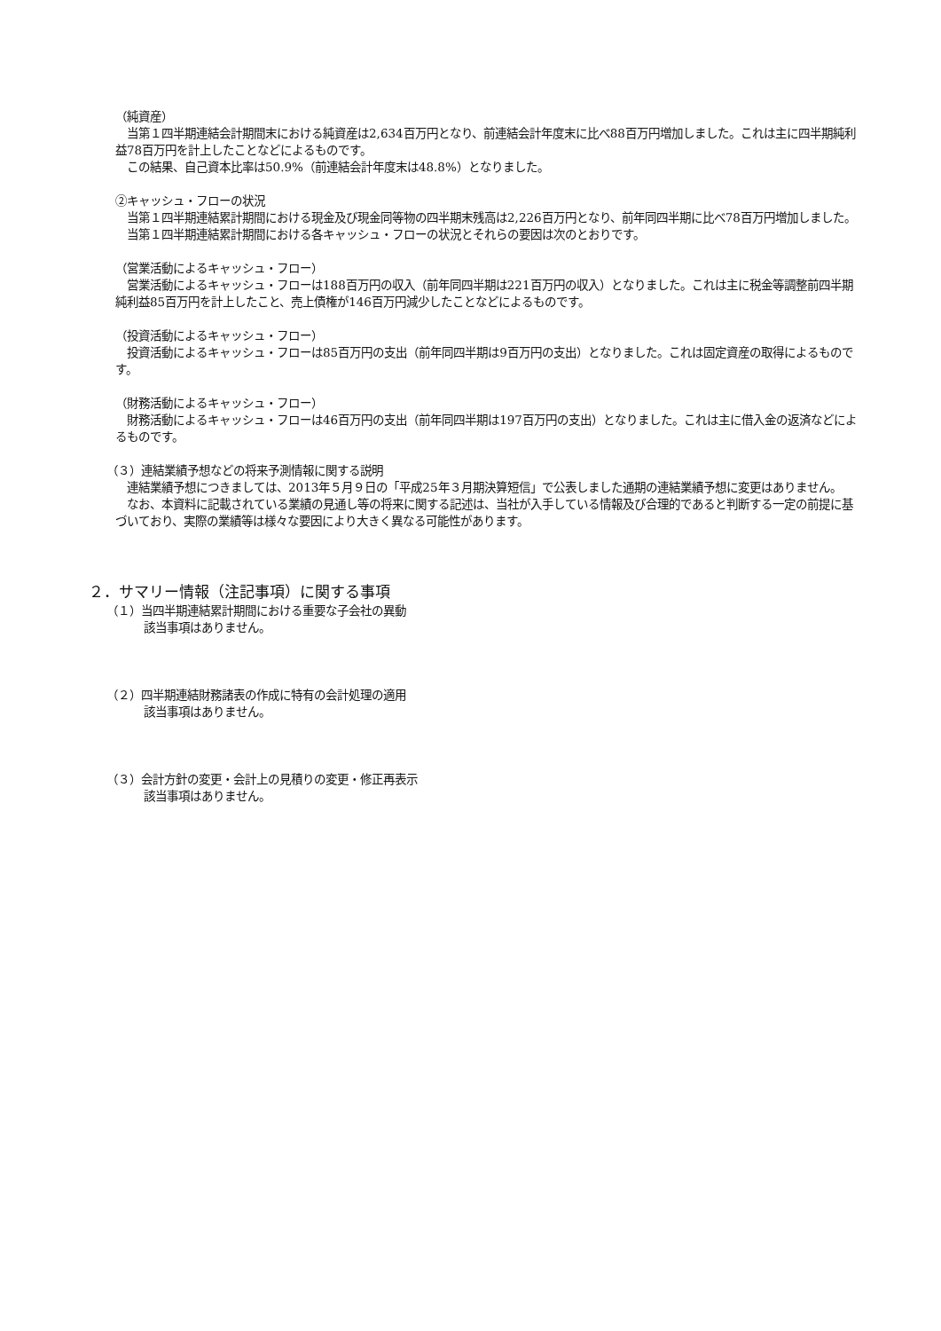（純資産）
　当第１四半期連結会計期間末における純資産は2,634百万円となり、前連結会計年度末に比べ88百万円増加しました。これは主に四半期純利益78百万円を計上したことなどによるものです。
　この結果、自己資本比率は50.9%（前連結会計年度末は48.8%）となりました。
②キャッシュ・フローの状況
　当第１四半期連結累計期間における現金及び現金同等物の四半期末残高は2,226百万円となり、前年同四半期に比べ78百万円増加しました。
　当第１四半期連結累計期間における各キャッシュ・フローの状況とそれらの要因は次のとおりです。
（営業活動によるキャッシュ・フロー）
　営業活動によるキャッシュ・フローは188百万円の収入（前年同四半期は221百万円の収入）となりました。これは主に税金等調整前四半期純利益85百万円を計上したこと、売上債権が146百万円減少したことなどによるものです。
（投資活動によるキャッシュ・フロー）
　投資活動によるキャッシュ・フローは85百万円の支出（前年同四半期は9百万円の支出）となりました。これは固定資産の取得によるものです。
（財務活動によるキャッシュ・フロー）
　財務活動によるキャッシュ・フローは46百万円の支出（前年同四半期は197百万円の支出）となりました。これは主に借入金の返済などによるものです。
（３）連結業績予想などの将来予測情報に関する説明
　連結業績予想につきましては、2013年５月９日の「平成25年３月期決算短信」で公表しました通期の連結業績予想に変更はありません。
　なお、本資料に記載されている業績の見通し等の将来に関する記述は、当社が入手している情報及び合理的であると判断する一定の前提に基づいており、実際の業績等は様々な要因により大きく異なる可能性があります。
２．サマリー情報（注記事項）に関する事項
（１）当四半期連結累計期間における重要な子会社の異動
該当事項はありません。
（２）四半期連結財務諸表の作成に特有の会計処理の適用
該当事項はありません。
（３）会計方針の変更・会計上の見積りの変更・修正再表示
該当事項はありません。